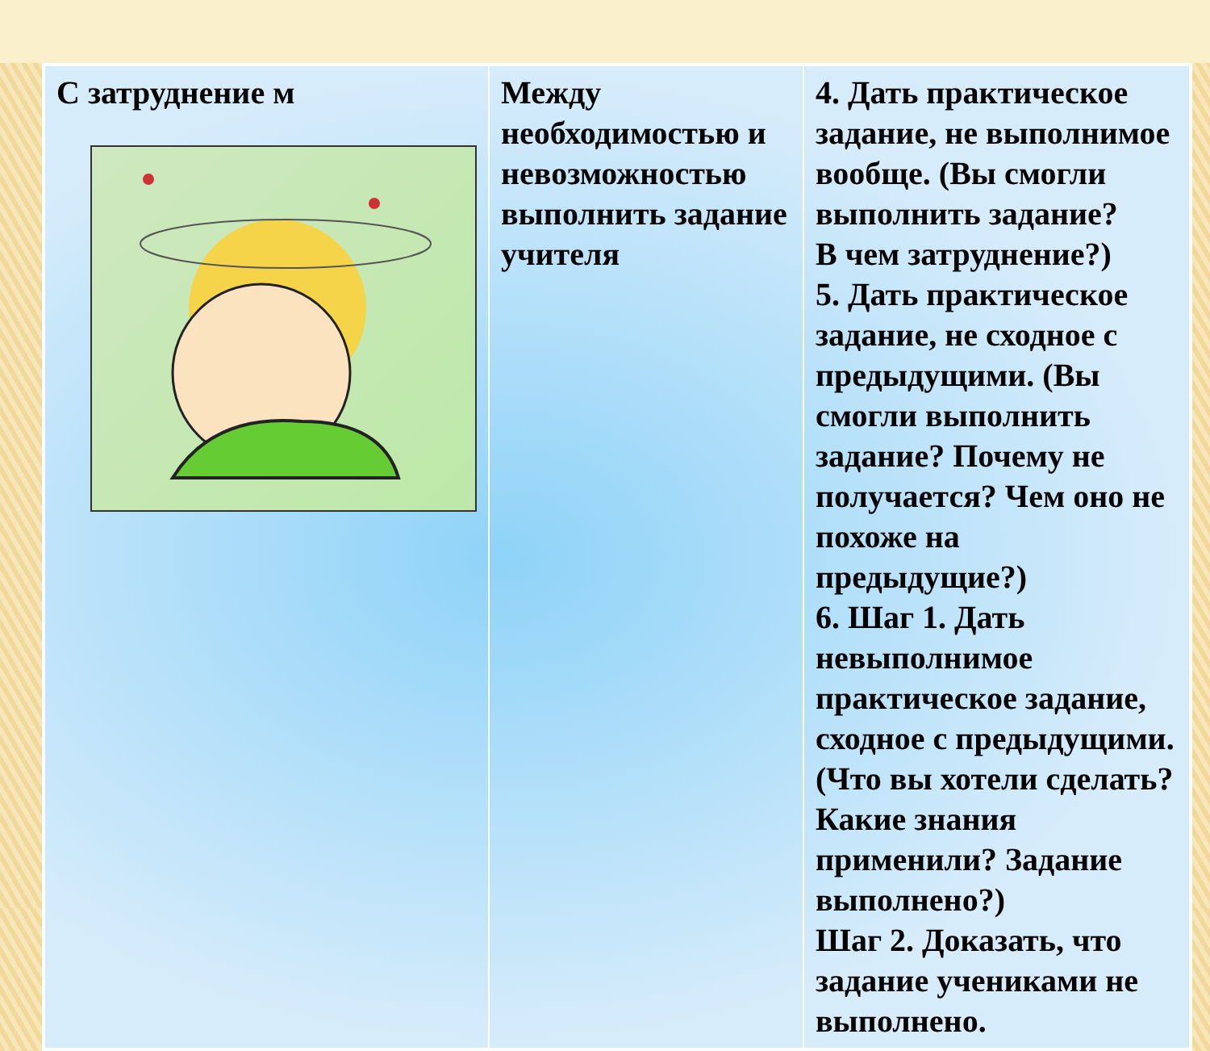| С затруднение м | Между необходимостью и невозможностью выполнить задание учителя | 4. Дать практическое задание, не выполнимое вообще. (Вы смогли выполнить задание? В чем затруднение?) 5. Дать практическое задание, не сходное с предыдущими. (Вы смогли выполнить задание? Почему не получается? Чем оно не похоже на предыдущие?) 6. Шаг 1. Дать невыполнимое практическое задание, сходное с предыдущими. (Что вы хотели сделать? Какие знания применили? Задание выполнено?) Шаг 2. Доказать, что задание учениками не выполнено. |